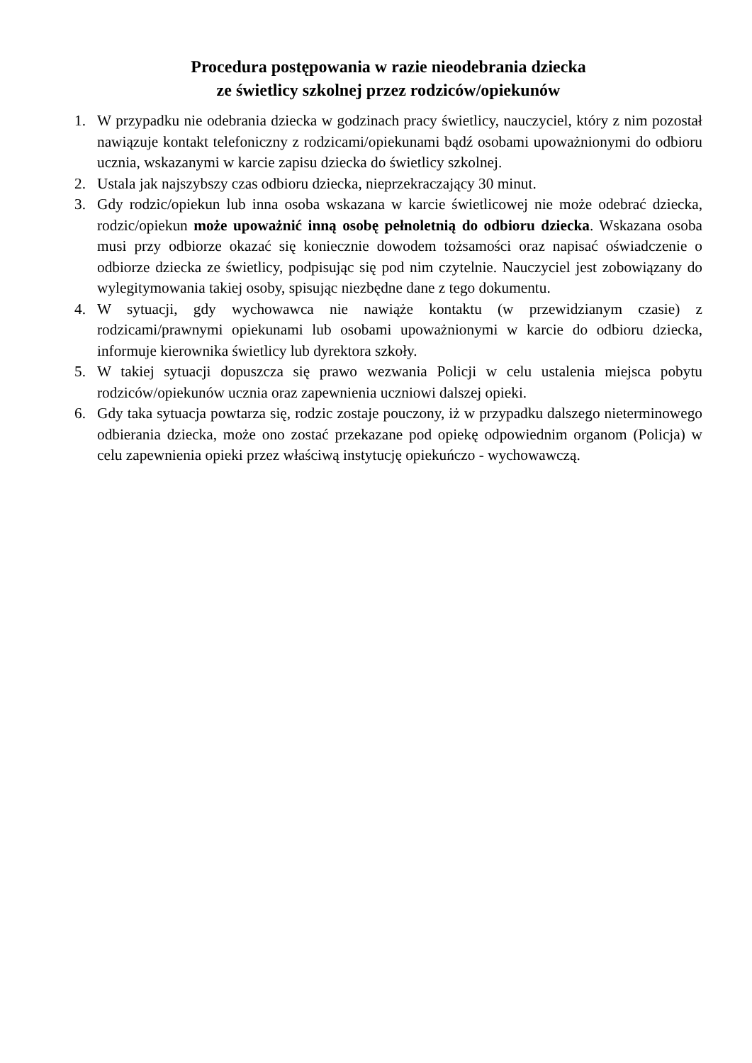Procedura postępowania w razie nieodebrania dziecka
ze świetlicy szkolnej przez rodziców/opiekunów
1. W przypadku nie odebrania dziecka w godzinach pracy świetlicy, nauczyciel, który z nim pozostał nawiązuje kontakt telefoniczny z rodzicami/opiekunami bądź osobami upoważnionymi do odbioru ucznia, wskazanymi w karcie zapisu dziecka do świetlicy szkolnej.
2. Ustala jak najszybszy czas odbioru dziecka, nieprzekraczający 30 minut.
3. Gdy rodzic/opiekun lub inna osoba wskazana w karcie świetlicowej nie może odebrać dziecka, rodzic/opiekun może upoważnić inną osobę pełnoletnią do odbioru dziecka. Wskazana osoba musi przy odbiorze okazać się koniecznie dowodem tożsamości oraz napisać oświadczenie o odbiorze dziecka ze świetlicy, podpisując się pod nim czytelnie. Nauczyciel jest zobowiązany do wylegitymowania takiej osoby, spisując niezbędne dane z tego dokumentu.
4. W sytuacji, gdy wychowawca nie nawiąże kontaktu (w przewidzianym czasie) z rodzicami/prawnymi opiekunami lub osobami upoważnionymi w karcie do odbioru dziecka, informuje kierownika świetlicy lub dyrektora szkoły.
5. W takiej sytuacji dopuszcza się prawo wezwania Policji w celu ustalenia miejsca pobytu rodziców/opiekunów ucznia oraz zapewnienia uczniowi dalszej opieki.
6. Gdy taka sytuacja powtarza się, rodzic zostaje pouczony, iż w przypadku dalszego nieterminowego odbierania dziecka, może ono zostać przekazane pod opiekę odpowiednim organom (Policja) w celu zapewnienia opieki przez właściwą instytucję opiekuńczo - wychowawczą.